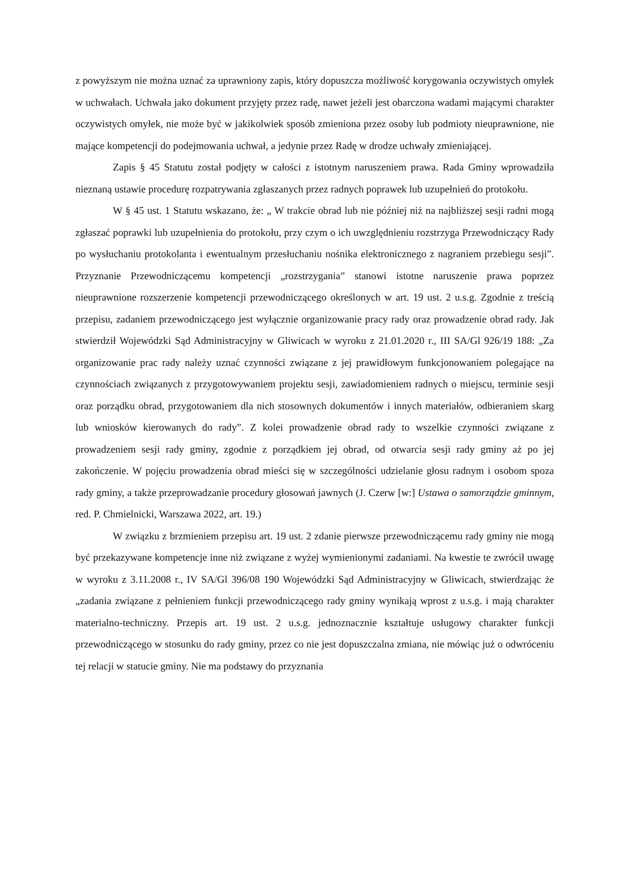z powyższym nie można uznać za uprawniony zapis, który dopuszcza możliwość korygowania oczywistych omyłek w uchwałach. Uchwała jako dokument przyjęty przez radę, nawet jeżeli jest obarczona wadami mającymi charakter oczywistych omyłek, nie może być w jakikolwiek sposób zmieniona przez osoby lub podmioty nieuprawnione, nie mające kompetencji do podejmowania uchwał, a jedynie przez Radę w drodze uchwały zmieniającej.
Zapis § 45 Statutu został podjęty w całości z istotnym naruszeniem prawa. Rada Gminy wprowadziła nieznaną ustawie procedurę rozpatrywania zgłaszanych przez radnych poprawek lub uzupełnień do protokołu.
W § 45 ust. 1 Statutu wskazano, że: „ W trakcie obrad lub nie później niż na najbliższej sesji radni mogą zgłaszać poprawki lub uzupełnienia do protokołu, przy czym o ich uwzględnieniu rozstrzyga Przewodniczący Rady po wysłuchaniu protokolanta i ewentualnym przesłuchaniu nośnika elektronicznego z nagraniem przebiegu sesji”. Przyznanie Przewodniczącemu kompetencji „rozstrzygania” stanowi istotne naruszenie prawa poprzez nieuprawnione rozszerzenie kompetencji przewodniczącego określonych w art. 19 ust. 2 u.s.g. Zgodnie z treścią przepisu, zadaniem przewodniczącego jest wyłącznie organizowanie pracy rady oraz prowadzenie obrad rady. Jak stwierdził Wojewódzki Sąd Administracyjny w Gliwicach w wyroku z 21.01.2020 r., III SA/Gl 926/19 188: „Za organizowanie prac rady należy uznać czynności związane z jej prawidłowym funkcjonowaniem polegające na czynnościach związanych z przygotowywaniem projektu sesji, zawiadomieniem radnych o miejscu, terminie sesji oraz porządku obrad, przygotowaniem dla nich stosownych dokumentów i innych materiałów, odbieraniem skarg lub wniosków kierowanych do rady”. Z kolei prowadzenie obrad rady to wszelkie czynności związane z prowadzeniem sesji rady gminy, zgodnie z porządkiem jej obrad, od otwarcia sesji rady gminy aż po jej zakończenie. W pojęciu prowadzenia obrad mieści się w szczególności udzielanie głosu radnym i osobom spoza rady gminy, a także przeprowadzanie procedury głosowań jawnych (J. Czerw [w:] Ustawa o samorządzie gminnym, red. P. Chmielnicki, Warszawa 2022, art. 19.)
W związku z brzmieniem przepisu art. 19 ust. 2 zdanie pierwsze przewodniczącemu rady gminy nie mogą być przekazywane kompetencje inne niż związane z wyżej wymienionymi zadaniami. Na kwestie te zwrócił uwagę w wyroku z 3.11.2008 r., IV SA/Gl 396/08 190 Wojewódzki Sąd Administracyjny w Gliwicach, stwierdzając że „zadania związane z pełnieniem funkcji przewodniczącego rady gminy wynikają wprost z u.s.g. i mają charakter materialno-techniczny. Przepis art. 19 ust. 2 u.s.g. jednoznacznie kształtuje usługowy charakter funkcji przewodniczącego w stosunku do rady gminy, przez co nie jest dopuszczalna zmiana, nie mówiąc już o odwróceniu tej relacji w statucie gminy. Nie ma podstawy do przyznania